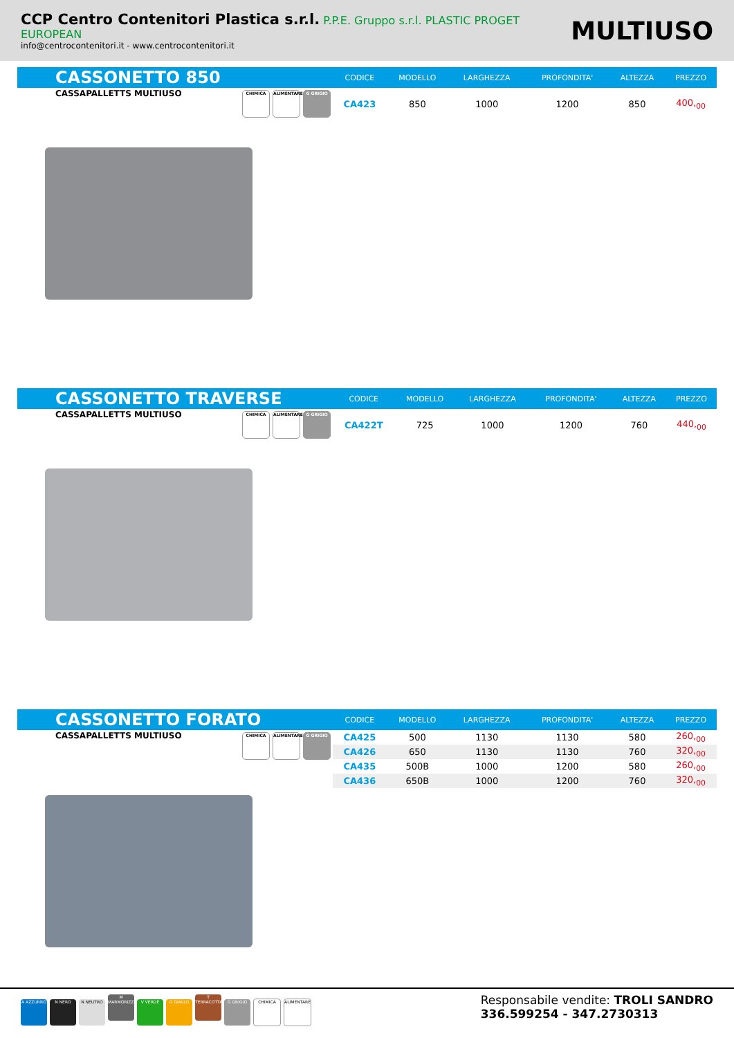CCP Centro Contenitori Plastica s.r.l. P.P.E. Gruppo s.r.l. PLASTIC PROGET EUROPEAN
info@centrocontenitori.it - www.centrocontenitori.it
MULTIUSO
| CASSONETTO 850 | CODICE | MODELLO | LARGHEZZA | PROFONDITA' | ALTEZZA | PREZZO |
| --- | --- | --- | --- | --- | --- | --- |
| CASSAPALLETTS MULTIUSO CHIMICA ALIMENTARE G GRIGIO | CA423 | 850 | 1000 | 1200 | 850 | 400,<sub>00</sub> |
| CASSONETTO TRAVERSE | CODICE | MODELLO | LARGHEZZA | PROFONDITA' | ALTEZZA | PREZZO |
| --- | --- | --- | --- | --- | --- | --- |
| CASSAPALLETTS MULTIUSO CHIMICA ALIMENTARE G GRIGIO | CA422T | 725 | 1000 | 1200 | 760 | 440,<sub>00</sub> |
| CASSONETTO FORATO | CODICE | MODELLO | LARGHEZZA | PROFONDITA' | ALTEZZA | PREZZO |
| --- | --- | --- | --- | --- | --- | --- |
| CASSAPALLETTS MULTIUSO CHIMICA ALIMENTARE G GRIGIO | CA425 | 500 | 1130 | 1130 | 580 | 260,<sub>00</sub> |
| | CA426 | 650 | 1130 | 1130 | 760 | 320,<sub>00</sub> |
| | CA435 | 500B | 1000 | 1200 | 580 | 260,<sub>00</sub> |
| | CA436 | 650B | 1000 | 1200 | 760 | 320,<sub>00</sub> |
A AZZURRO N NERO N NEUTRO M MARMORIZZATO V VERDE G GIALLO T TERRACOTTA G GRIGIO CHIMICA ALIMENTARE
Responsabile vendite: TROLI SANDRO
336.599254 - 347.2730313